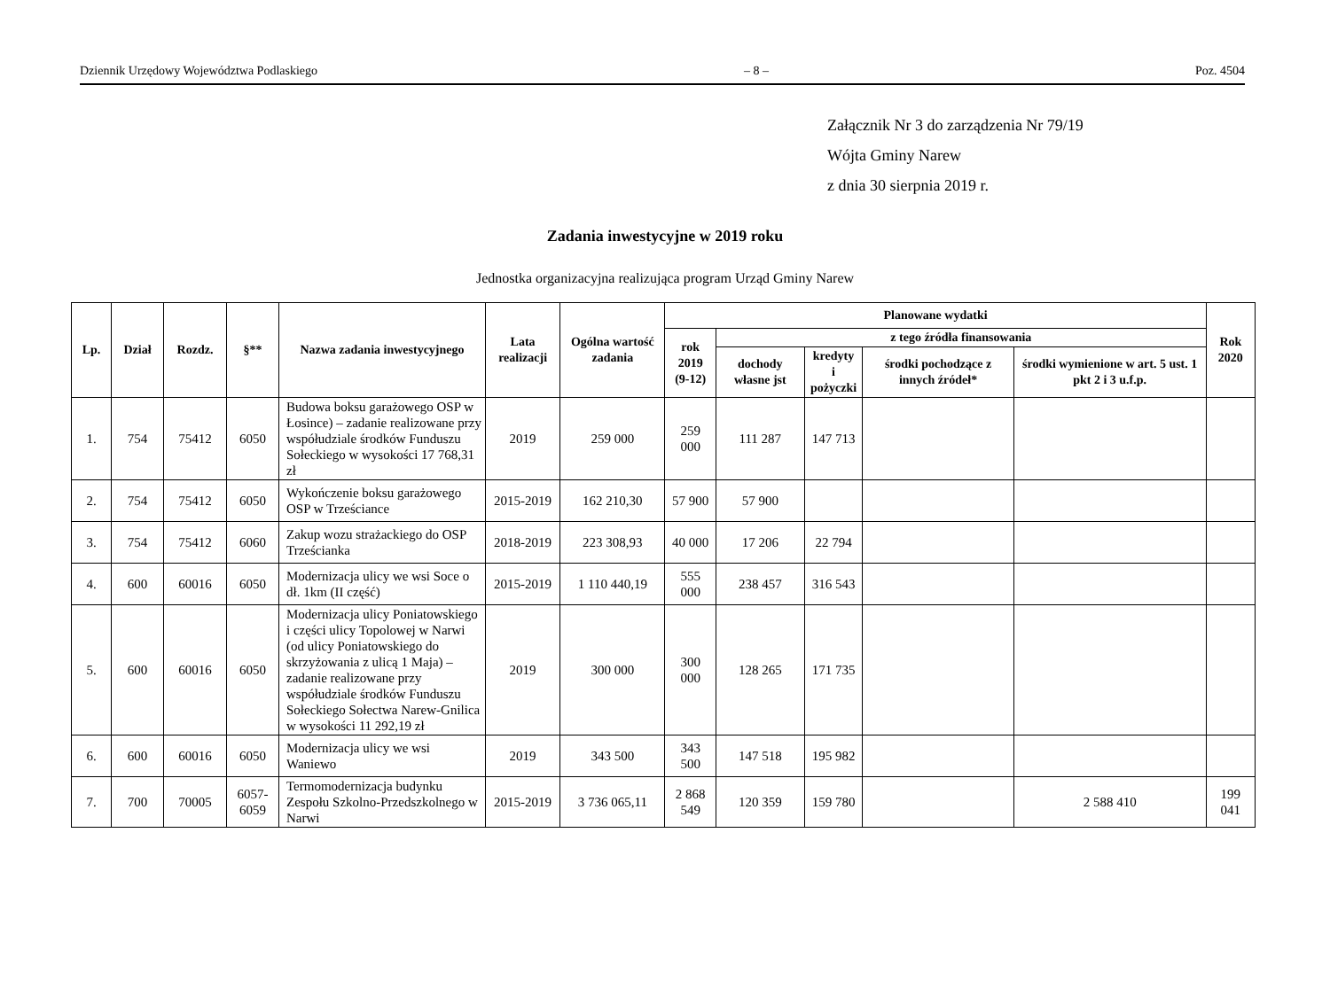Dziennik Urzędowy Województwa Podlaskiego – 8 – Poz. 4504
Załącznik Nr 3 do zarządzenia Nr 79/19
Wójta Gminy Narew
z dnia 30 sierpnia 2019 r.
Zadania inwestycyjne w 2019 roku
Jednostka organizacyjna realizująca program Urząd Gminy Narew
| Lp. | Dział | Rozdz. | §** | Nazwa zadania inwestycyjnego | Lata realizacji | Ogólna wartość zadania | Planowane wydatki | | | | | Rok 2020 |
| --- | --- | --- | --- | --- | --- | --- | --- | --- | --- | --- | --- | --- |
| | | | | | | | rok 2019 (9-12) | z tego źródła finansowania | | | | |
| | | | | | | | | dochody własne jst | kredyty i pożyczki | środki pochodzące z innych źródeł* | środki wymienione w art. 5 ust. 1 pkt 2 i 3 u.f.p. | |
| 1. | 754 | 75412 | 6050 | Budowa boksu garażowego OSP w Łosince) – zadanie realizowane przy współudziale środków Funduszu Sołeckiego w wysokości 17 768,31 zł | 2019 | 259 000 | 259 000 | 111 287 | 147 713 | | | |
| 2. | 754 | 75412 | 6050 | Wykończenie boksu garażowego OSP w Trześciance | 2015-2019 | 162 210,30 | 57 900 | 57 900 | | | | |
| 3. | 754 | 75412 | 6060 | Zakup wozu strażackiego do OSP Trześcianka | 2018-2019 | 223 308,93 | 40 000 | 17 206 | 22 794 | | | |
| 4. | 600 | 60016 | 6050 | Modernizacja ulicy we wsi Soce o dł. 1km (II część) | 2015-2019 | 1 110 440,19 | 555 000 | 238 457 | 316 543 | | | |
| 5. | 600 | 60016 | 6050 | Modernizacja ulicy Poniatowskiego i części ulicy Topolowej w Narwi (od ulicy Poniatowskiego do skrzyżowania z ulicą 1 Maja) – zadanie realizowane przy współudziale środków Funduszu Sołeckiego Sołectwa Narew-Gnilica w wysokości 11 292,19 zł | 2019 | 300 000 | 300 000 | 128 265 | 171 735 | | | |
| 6. | 600 | 60016 | 6050 | Modernizacja ulicy we wsi Waniewo | 2019 | 343 500 | 343 500 | 147 518 | 195 982 | | | |
| 7. | 700 | 70005 | 6057- 6059 | Termomodernizacja budynku Zespołu Szkolno-Przedszkolnego w Narwi | 2015-2019 | 3 736 065,11 | 2 868 549 | 120 359 | 159 780 | | 2 588 410 | 199 041 |